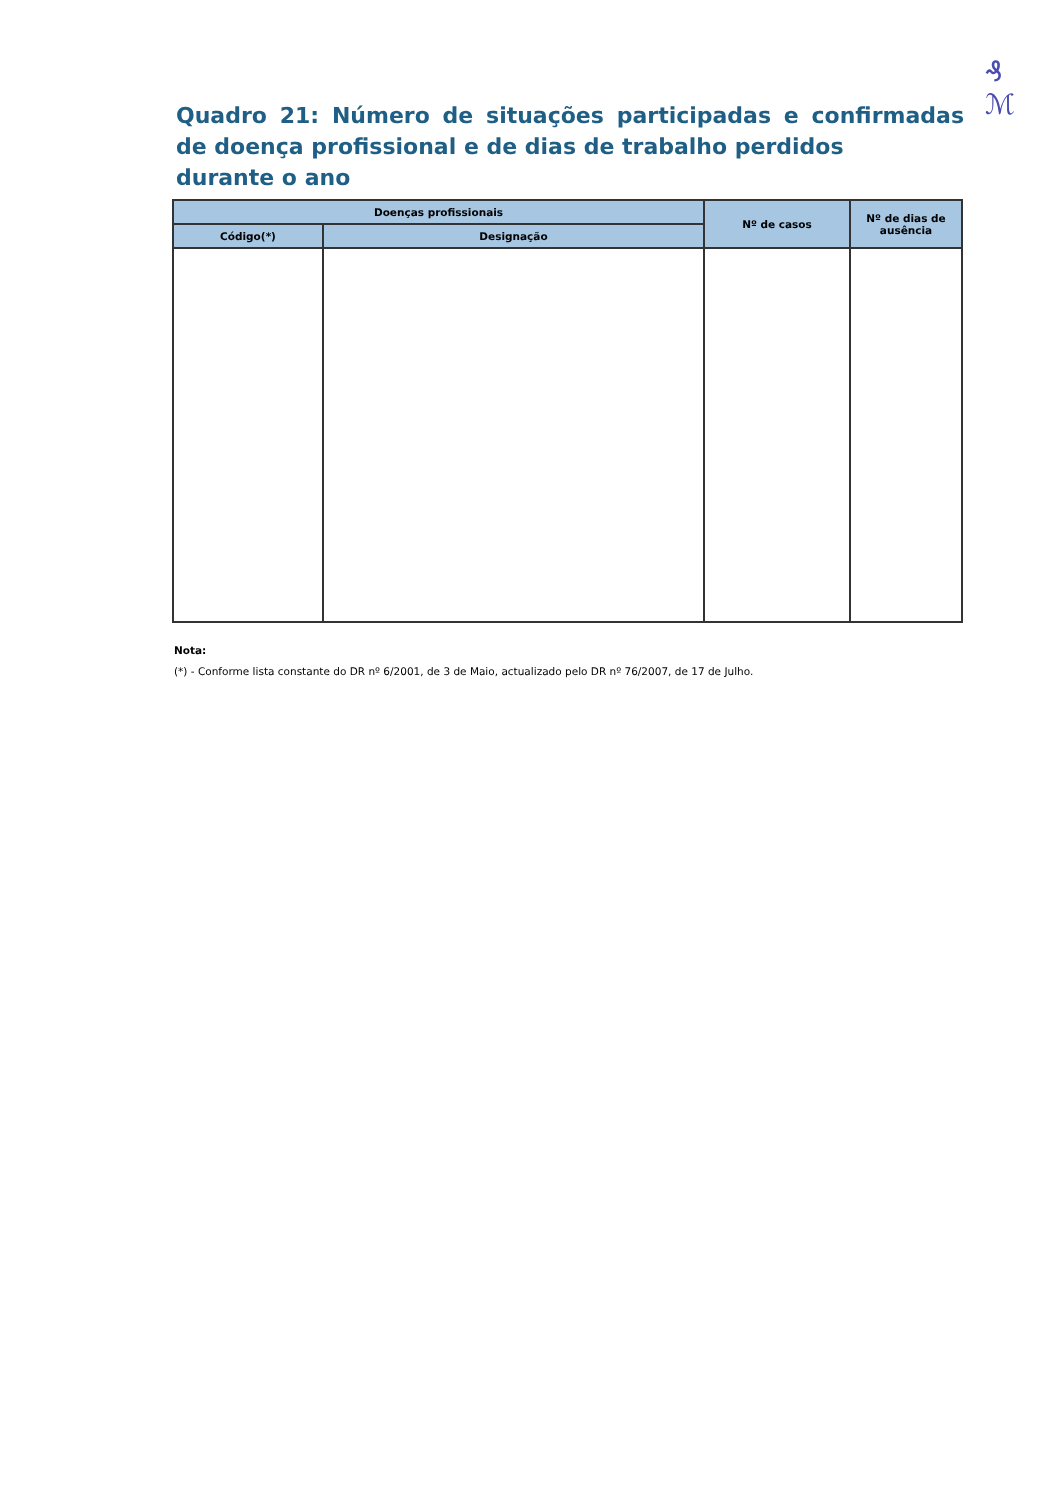₰
ℳ
Quadro 21: Número de situações participadas e confirmadas de doença profissional e de dias de trabalho perdidos
durante o ano
| Doenças profissionais | | Nº de casos | Nº de dias de ausência |
| --- | --- | --- | --- |
| Código(*) | Designação | | |
Nota:
(*) - Conforme lista constante do DR nº 6/2001, de 3 de Maio, actualizado pelo DR nº 76/2007, de 17 de Julho.